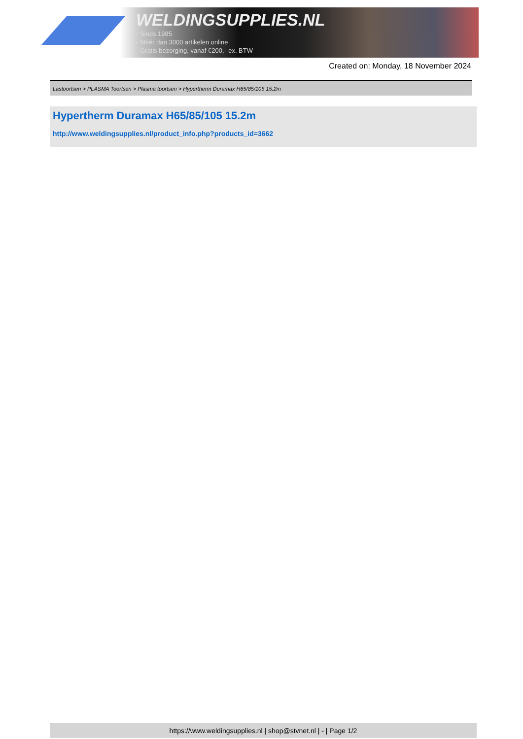WELDINGSUPPLIES.NL
- Sinds 1985
- Méér dan 3000 artikelen online
- Gratis bezorging, vanaf €200,--ex. BTW
Created on: Monday, 18 November 2024
Lastoortsen > PLASMA Toortsen > Plasma toortsen > Hypertherm Duramax H65/85/105 15.2m
Hypertherm Duramax H65/85/105 15.2m
http://www.weldingsupplies.nl/product_info.php?products_id=3662
https://www.weldingsupplies.nl | shop@stvnet.nl | - | Page 1/2